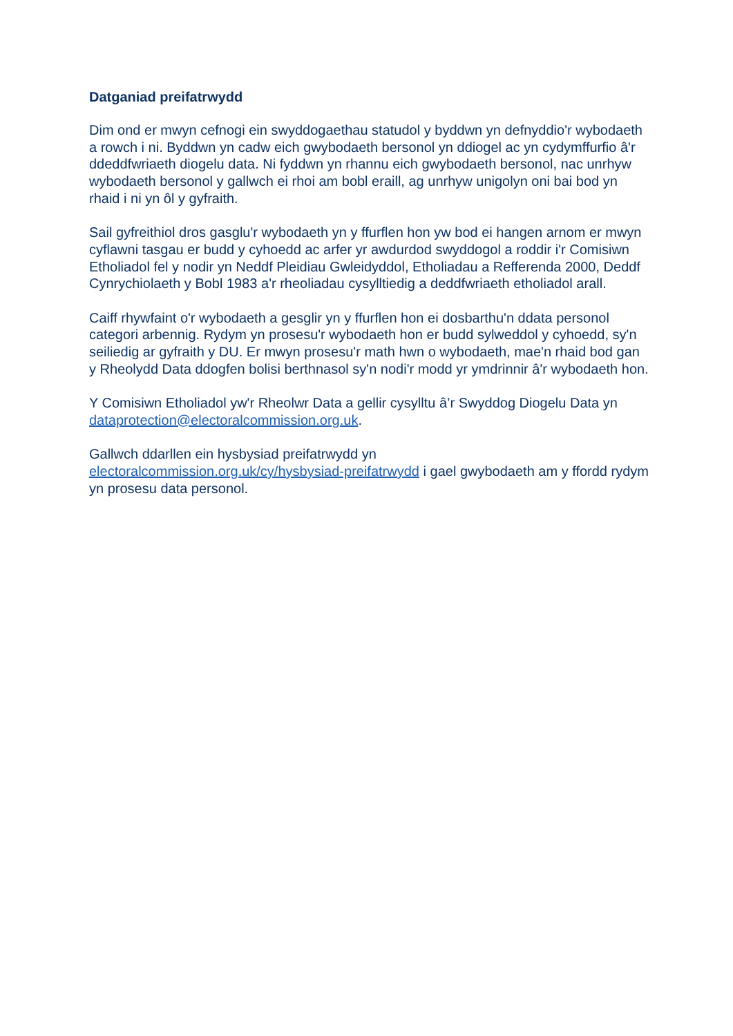Datganiad preifatrwydd
Dim ond er mwyn cefnogi ein swyddogaethau statudol y byddwn yn defnyddio'r wybodaeth a rowch i ni. Byddwn yn cadw eich gwybodaeth bersonol yn ddiogel ac yn cydymffurfio â'r ddeddfwriaeth diogelu data. Ni fyddwn yn rhannu eich gwybodaeth bersonol, nac unrhyw wybodaeth bersonol y gallwch ei rhoi am bobl eraill, ag unrhyw unigolyn oni bai bod yn rhaid i ni yn ôl y gyfraith.
Sail gyfreithiol dros gasglu'r wybodaeth yn y ffurflen hon yw bod ei hangen arnom er mwyn cyflawni tasgau er budd y cyhoedd ac arfer yr awdurdod swyddogol a roddir i'r Comisiwn Etholiadol fel y nodir yn Neddf Pleidiau Gwleidyddol, Etholiadau a Refferenda 2000, Deddf Cynrychiolaeth y Bobl 1983 a'r rheoliadau cysylltiedig a deddfwriaeth etholiadol arall.
Caiff rhywfaint o'r wybodaeth a gesglir yn y ffurflen hon ei dosbarthu'n ddata personol categori arbennig. Rydym yn prosesu'r wybodaeth hon er budd sylweddol y cyhoedd, sy'n seiliedig ar gyfraith y DU. Er mwyn prosesu'r math hwn o wybodaeth, mae'n rhaid bod gan y Rheolydd Data ddogfen bolisi berthnasol sy'n nodi'r modd yr ymdrinnir â'r wybodaeth hon.
Y Comisiwn Etholiadol yw'r Rheolwr Data a gellir cysylltu â’r Swyddog Diogelu Data yn dataprotection@electoralcommission.org.uk.
Gallwch ddarllen ein hysbysiad preifatrwydd yn
electoralcommission.org.uk/cy/hysbysiad-preifatrwydd i gael gwybodaeth am y ffordd rydym yn prosesu data personol.